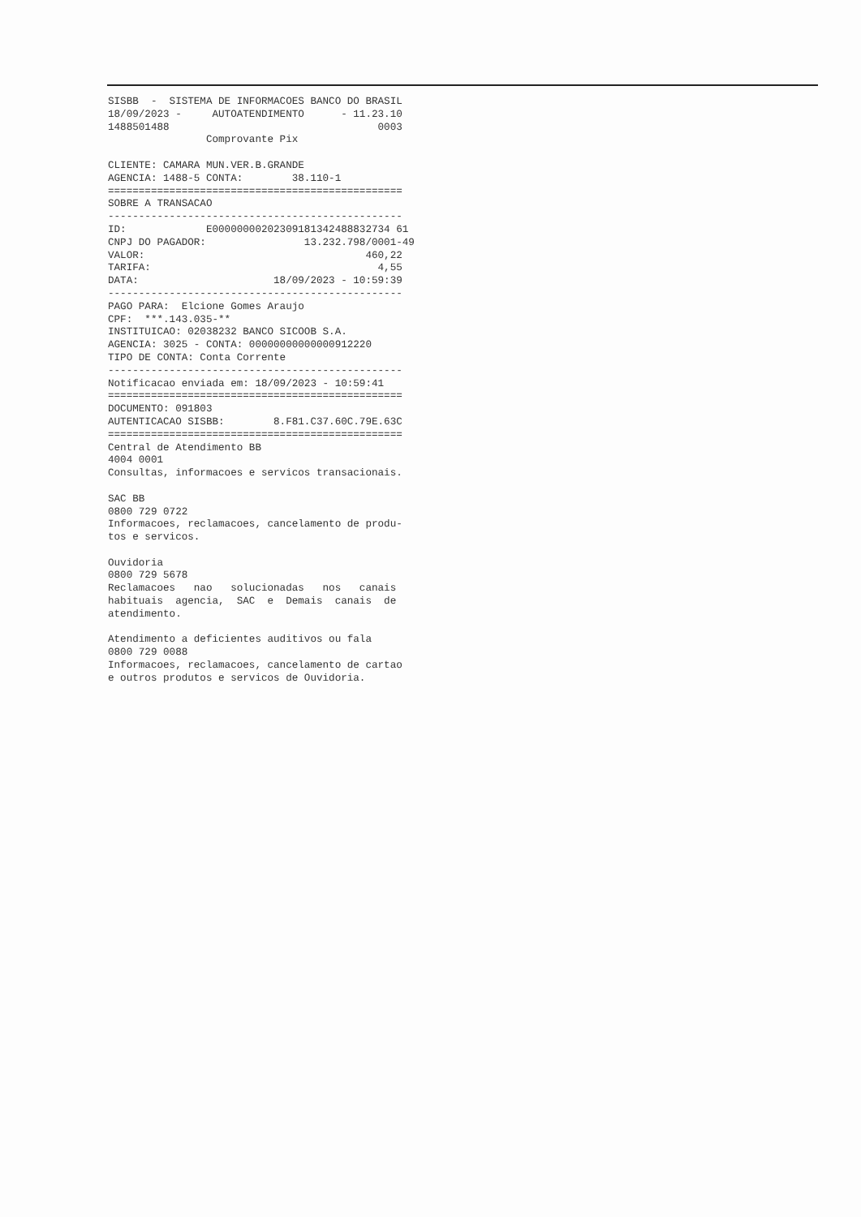SISBB - SISTEMA DE INFORMACOES BANCO DO BRASIL 18/09/2023 - AUTOATENDIMENTO - 11.23.10 1488501488 0003 Comprovante Pix CLIENTE: CAMARA MUN.VER.B.GRANDE AGENCIA: 1488-5 CONTA: 38.110-1 ================================================ SOBRE A TRANSACAO ------------------------------------------------ ID: E00000000202309181342488832734 61 CNPJ DO PAGADOR: 13.232.798/0001-49 VALOR: 460,22 TARIFA: 4,55 DATA: 18/09/2023 - 10:59:39 ------------------------------------------------ PAGO PARA: Elcione Gomes Araujo CPF: ***.143.035-** INSTITUICAO: 02038232 BANCO SICOOB S.A. AGENCIA: 3025 - CONTA: 00000000000000912220 TIPO DE CONTA: Conta Corrente ------------------------------------------------ Notificacao enviada em: 18/09/2023 - 10:59:41 ================================================ DOCUMENTO: 091803 AUTENTICACAO SISBB: 8.F81.C37.60C.79E.63C ================================================ Central de Atendimento BB 4004 0001 Consultas, informacoes e servicos transacionais. SAC BB 0800 729 0722 Informacoes, reclamacoes, cancelamento de produ- tos e servicos. Ouvidoria 0800 729 5678 Reclamacoes nao solucionadas nos canais habituais agencia, SAC e Demais canais de atendimento. Atendimento a deficientes auditivos ou fala 0800 729 0088 Informacoes, reclamacoes, cancelamento de cartao e outros produtos e servicos de Ouvidoria.